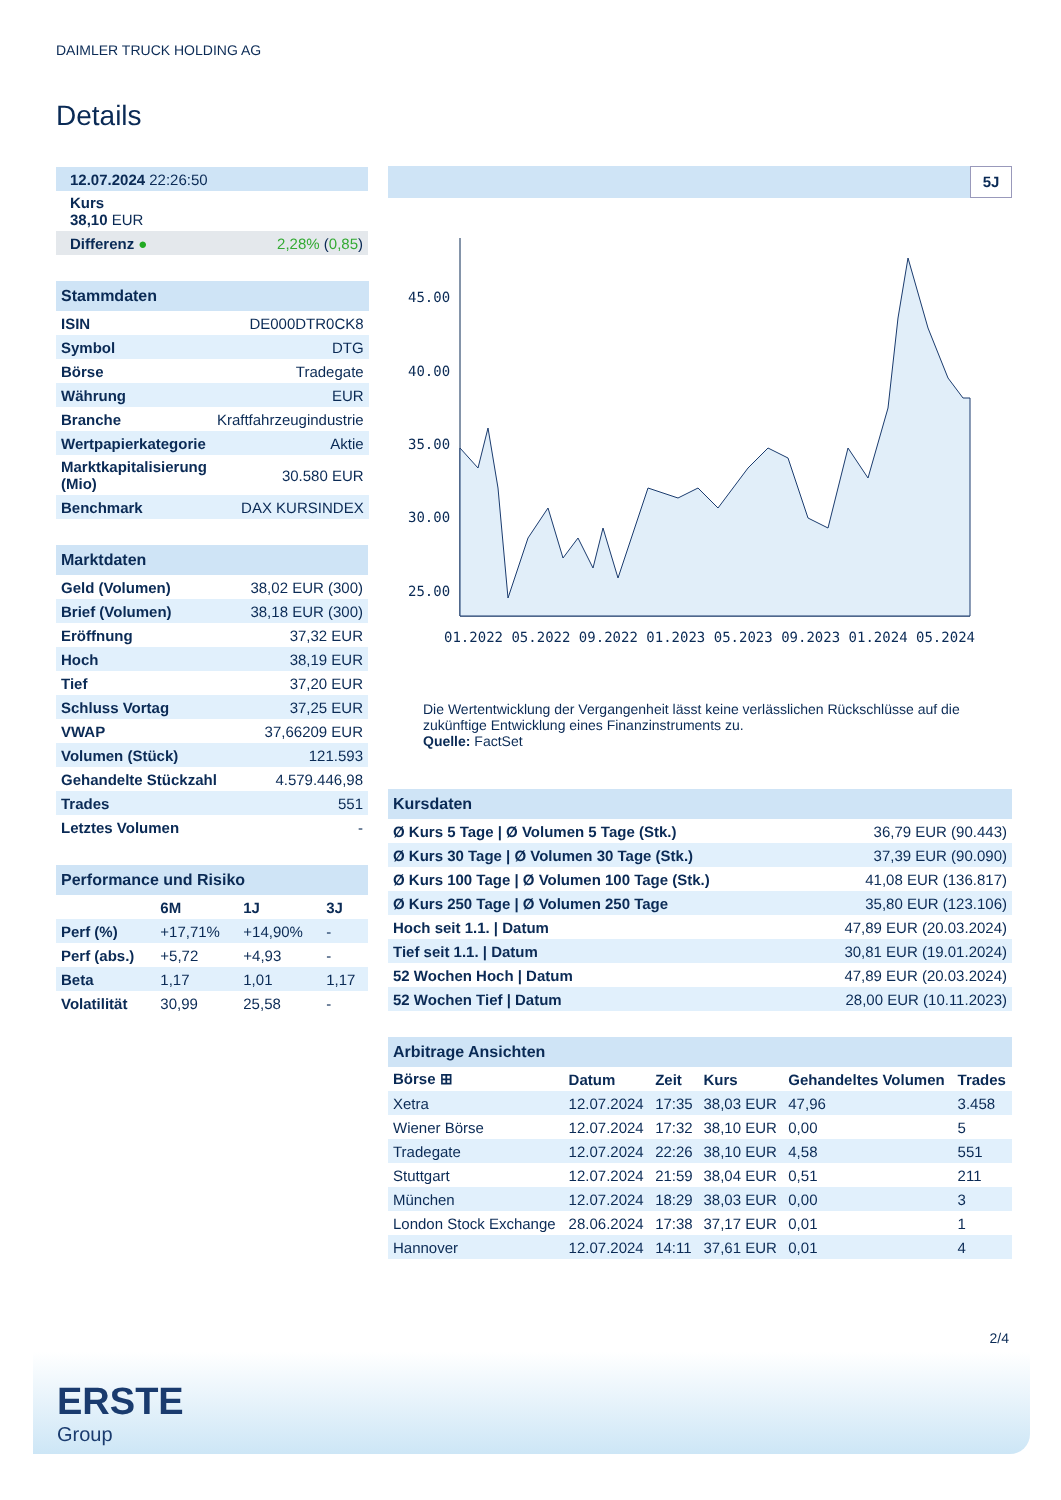DAIMLER TRUCK HOLDING AG
Details
| 12.07.2024 22:26:50 | |
| Kurs 38,10 EUR | |
| Differenz ● | 2,28% ( 0,85 ) |
| Stammdaten | |
| --- | --- |
| ISIN | DE000DTR0CK8 |
| Symbol | DTG |
| Börse | Tradegate |
| Währung | EUR |
| Branche | Kraftfahrzeugindustrie |
| Wertpapierkategorie | Aktie |
| Marktkapitalisierung (Mio) | 30.580 EUR |
| Benchmark | DAX KURSINDEX |
| Marktdaten | |
| --- | --- |
| Geld (Volumen) | 38,02 EUR (300) |
| Brief (Volumen) | 38,18 EUR (300) |
| Eröffnung | 37,32 EUR |
| Hoch | 38,19 EUR |
| Tief | 37,20 EUR |
| Schluss Vortag | 37,25 EUR |
| VWAP | 37,66209 EUR |
| Volumen (Stück) | 121.593 |
| Gehandelte Stückzahl | 4.579.446,98 |
| Trades | 551 |
| Letztes Volumen | - |
| Performance und Risiko | | | |
| --- | --- | --- | --- |
| | 6M | 1J | 3J |
| Perf (%) | +17,71% | +14,90% | - |
| Perf (abs.) | +5,72 | +4,93 | - |
| Beta | 1,17 | 1,01 | 1,17 |
| Volatilität | 30,99 | 25,58 | - |
5J
45.00
40.00
35.00
30.00
25.00
01.2022 05.2022 09.2022 01.2023 05.2023 09.2023 01.2024 05.2024
Die Wertentwicklung der Vergangenheit lässt keine verlässlichen Rückschlüsse auf die zukünftige Entwicklung eines Finanzinstruments zu.
Quelle: FactSet
| Kursdaten | |
| --- | --- |
| Ø Kurs 5 Tage / Ø Volumen 5 Tage (Stk.) | 36,79 EUR (90.443) |
| Ø Kurs 30 Tage / Ø Volumen 30 Tage (Stk.) | 37,39 EUR (90.090) |
| Ø Kurs 100 Tage / Ø Volumen 100 Tage (Stk.) | 41,08 EUR (136.817) |
| Ø Kurs 250 Tage / Ø Volumen 250 Tage | 35,80 EUR (123.106) |
| Hoch seit 1.1. / Datum | 47,89 EUR (20.03.2024) |
| Tief seit 1.1. / Datum | 30,81 EUR (19.01.2024) |
| 52 Wochen Hoch / Datum | 47,89 EUR (20.03.2024) |
| 52 Wochen Tief / Datum | 28,00 EUR (10.11.2023) |
| Arbitrage Ansichten | | | | | |
| --- | --- | --- | --- | --- | --- |
| Börse ⊞ | Datum | Zeit | Kurs | Gehandeltes Volumen | Trades |
| Xetra | 12.07.2024 | 17:35 | 38,03 EUR | 47,96 | 3.458 |
| Wiener Börse | 12.07.2024 | 17:32 | 38,10 EUR | 0,00 | 5 |
| Tradegate | 12.07.2024 | 22:26 | 38,10 EUR | 4,58 | 551 |
| Stuttgart | 12.07.2024 | 21:59 | 38,04 EUR | 0,51 | 211 |
| München | 12.07.2024 | 18:29 | 38,03 EUR | 0,00 | 3 |
| London Stock Exchange | 28.06.2024 | 17:38 | 37,17 EUR | 0,01 | 1 |
| Hannover | 12.07.2024 | 14:11 | 37,61 EUR | 0,01 | 4 |
2/4
ERSTE
Group